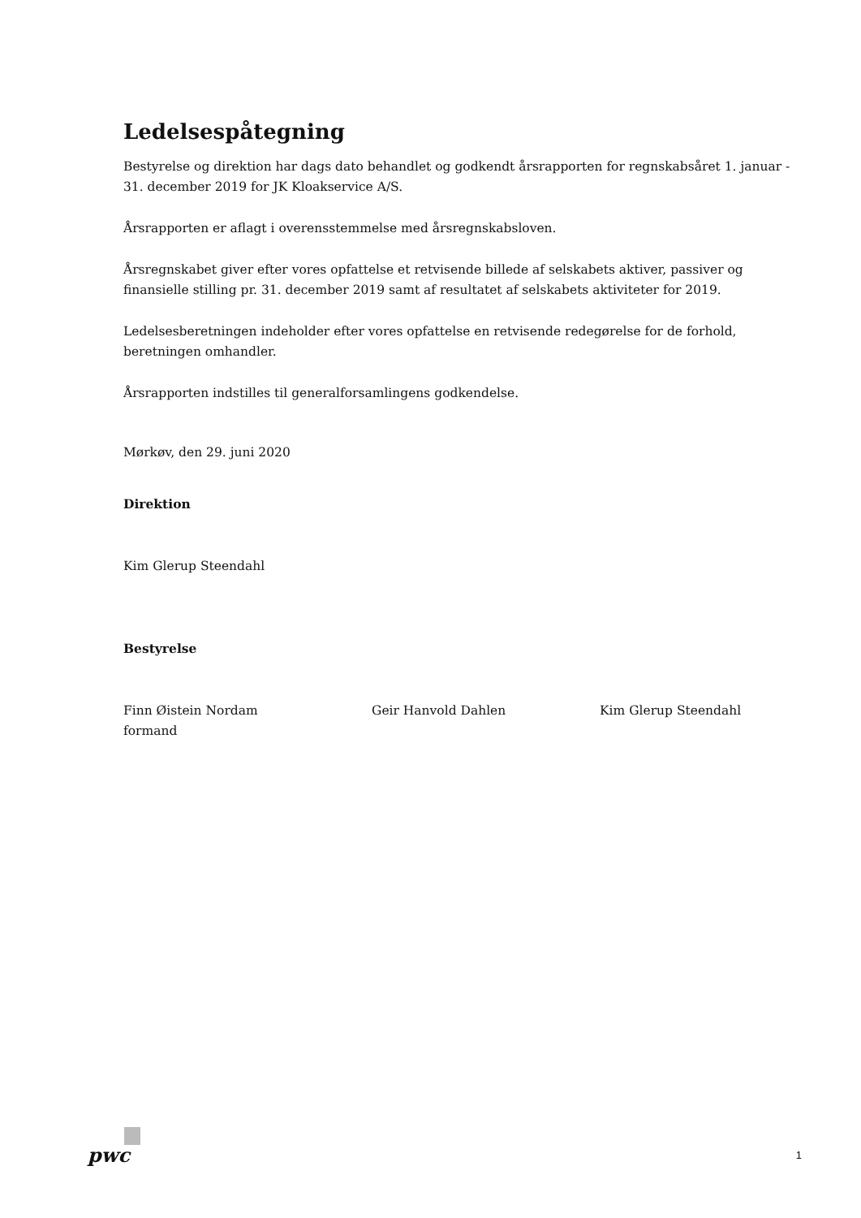Ledelsespåtegning
Bestyrelse og direktion har dags dato behandlet og godkendt årsrapporten for regnskabsåret 1. januar - 31. december 2019 for JK Kloakservice A/S.
Årsrapporten er aflagt i overensstemmelse med årsregnskabsloven.
Årsregnskabet giver efter vores opfattelse et retvisende billede af selskabets aktiver, passiver og finansielle stilling pr. 31. december 2019 samt af resultatet af selskabets aktiviteter for 2019.
Ledelsesberetningen indeholder efter vores opfattelse en retvisende redegørelse for de forhold, beretningen omhandler.
Årsrapporten indstilles til generalforsamlingens godkendelse.
Mørkøv, den 29. juni 2020
Direktion
Kim Glerup Steendahl
Bestyrelse
Finn Øistein Nordam
formand
Geir Hanvold Dahlen Kim Glerup Steendahl
pwc
1